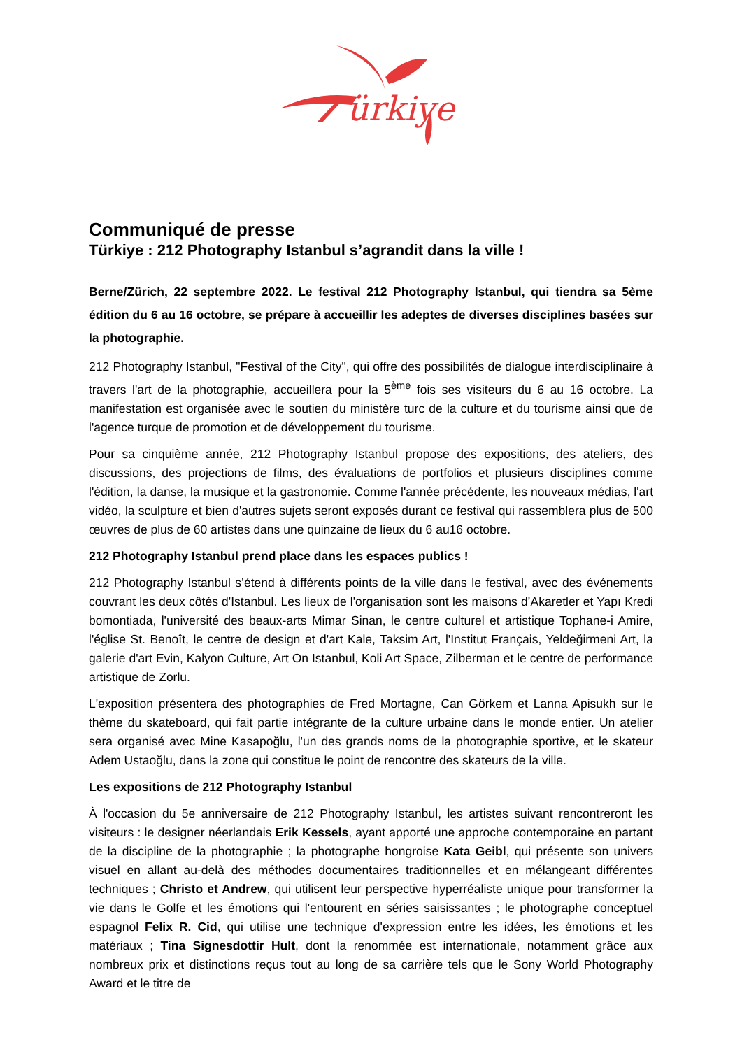ürkiye
Communiqué de presse
Türkiye : 212 Photography Istanbul s’agrandit dans la ville !
Berne/Zürich, 22 septembre 2022. Le festival 212 Photography Istanbul, qui tiendra sa 5ème édition du 6 au 16 octobre, se prépare à accueillir les adeptes de diverses disciplines basées sur la photographie.
212 Photography Istanbul, "Festival of the City", qui offre des possibilités de dialogue interdisciplinaire à travers l'art de la photographie, accueillera pour la 5<sup>ème</sup> fois ses visiteurs du 6 au 16 octobre. La manifestation est organisée avec le soutien du ministère turc de la culture et du tourisme ainsi que de l'agence turque de promotion et de développement du tourisme.
Pour sa cinquième année, 212 Photography Istanbul propose des expositions, des ateliers, des discussions, des projections de films, des évaluations de portfolios et plusieurs disciplines comme l'édition, la danse, la musique et la gastronomie. Comme l'année précédente, les nouveaux médias, l'art vidéo, la sculpture et bien d'autres sujets seront exposés durant ce festival qui rassemblera plus de 500 œuvres de plus de 60 artistes dans une quinzaine de lieux du 6 au16 octobre.
212 Photography Istanbul prend place dans les espaces publics !
212 Photography Istanbul s’étend à différents points de la ville dans le festival, avec des événements couvrant les deux côtés d'Istanbul. Les lieux de l'organisation sont les maisons d’Akaretler et Yapı Kredi bomontiada, l'université des beaux-arts Mimar Sinan, le centre culturel et artistique Tophane-i Amire, l'église St. Benoît, le centre de design et d'art Kale, Taksim Art, l'Institut Français, Yeldeğirmeni Art, la galerie d'art Evin, Kalyon Culture, Art On Istanbul, Koli Art Space, Zilberman et le centre de performance artistique de Zorlu.
L'exposition présentera des photographies de Fred Mortagne, Can Görkem et Lanna Apisukh sur le thème du skateboard, qui fait partie intégrante de la culture urbaine dans le monde entier. Un atelier sera organisé avec Mine Kasapoğlu, l'un des grands noms de la photographie sportive, et le skateur Adem Ustaoğlu, dans la zone qui constitue le point de rencontre des skateurs de la ville.
Les expositions de 212 Photography Istanbul
À l'occasion du 5e anniversaire de 212 Photography Istanbul, les artistes suivant rencontreront les visiteurs : le designer néerlandais Erik Kessels, ayant apporté une approche contemporaine en partant de la discipline de la photographie ; la photographe hongroise Kata Geibl, qui présente son univers visuel en allant au-delà des méthodes documentaires traditionnelles et en mélangeant différentes techniques ; Christo et Andrew, qui utilisent leur perspective hyperréaliste unique pour transformer la vie dans le Golfe et les émotions qui l'entourent en séries saisissantes ; le photographe conceptuel espagnol Felix R. Cid, qui utilise une technique d'expression entre les idées, les émotions et les matériaux ; Tina Signesdottir Hult, dont la renommée est internationale, notamment grâce aux nombreux prix et distinctions reçus tout au long de sa carrière tels que le Sony World Photography Award et le titre de